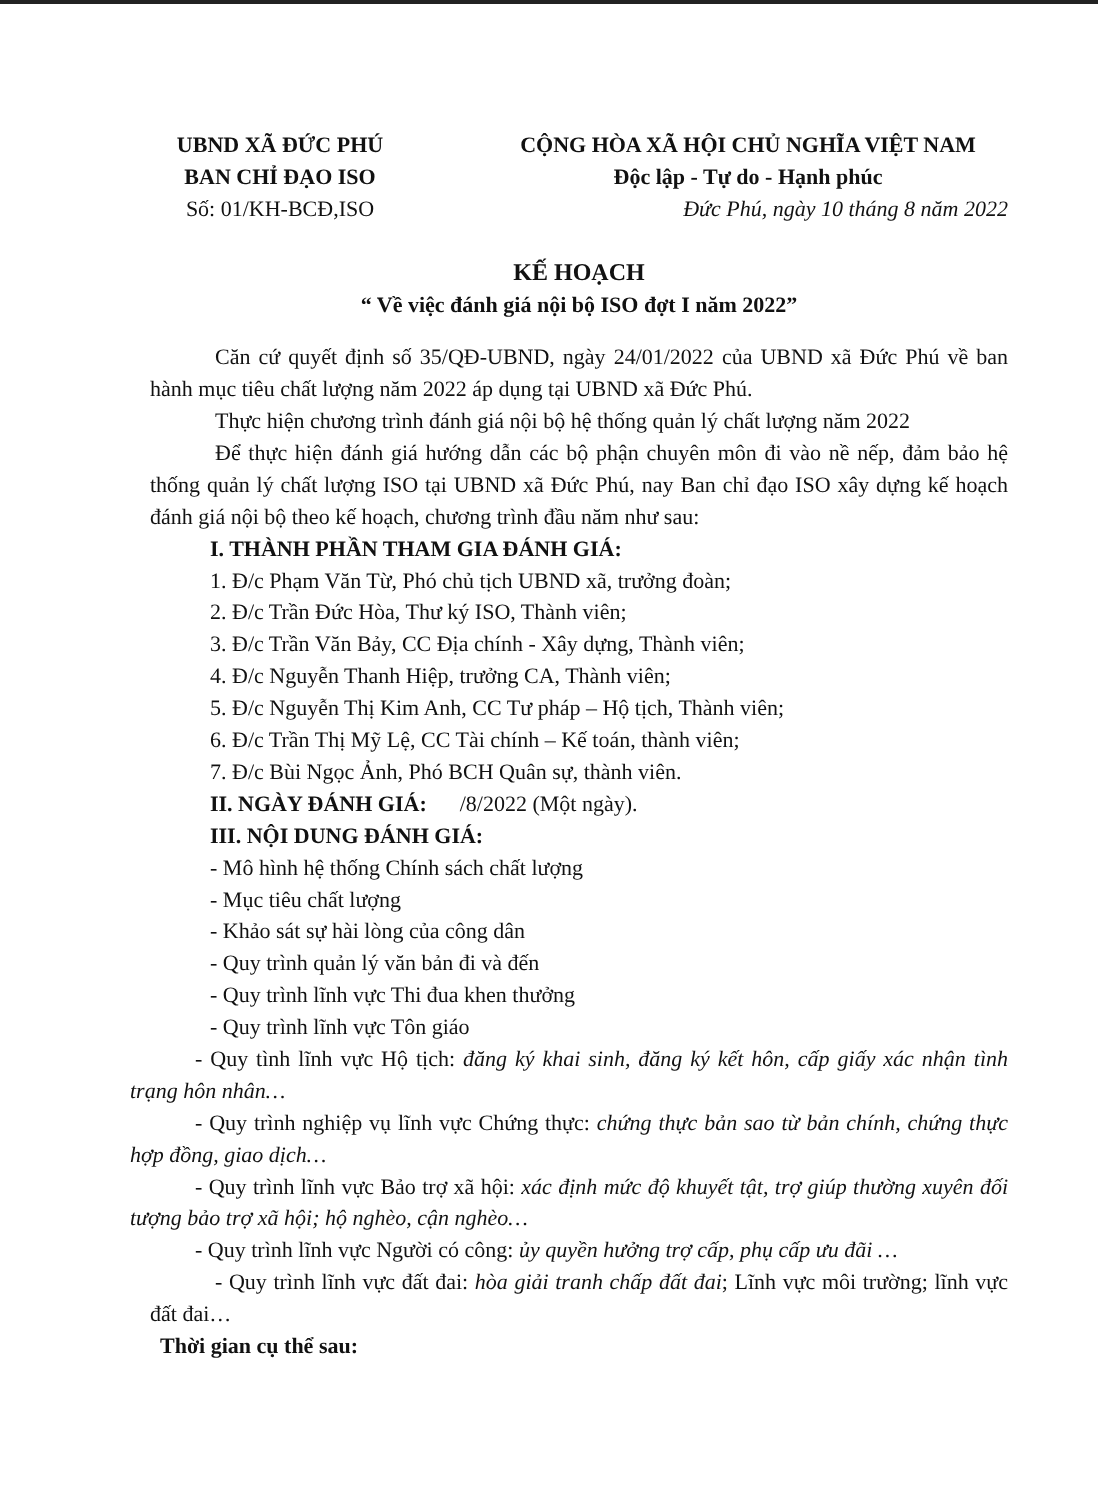UBND XÃ ĐỨC PHÚ
BAN CHỈ ĐẠO ISO
Số: 01/KH-BCĐ,ISO
CỘNG HÒA XÃ HỘI CHỦ NGHĨA VIỆT NAM
Độc lập - Tự do - Hạnh phúc
Đức Phú, ngày 10 tháng 8 năm 2022
KẾ HOẠCH
“ Về việc đánh giá nội bộ ISO đợt I năm 2022”
Căn cứ quyết định số 35/QĐ-UBND, ngày 24/01/2022 của UBND xã Đức Phú về ban hành mục tiêu chất lượng năm 2022 áp dụng tại UBND xã Đức Phú.
Thực hiện chương trình đánh giá nội bộ hệ thống quản lý chất lượng năm 2022
Để thực hiện đánh giá hướng dẫn các bộ phận chuyên môn đi vào nề nếp, đảm bảo hệ thống quản lý chất lượng ISO tại UBND xã Đức Phú, nay Ban chỉ đạo ISO xây dựng kế hoạch đánh giá nội bộ theo kế hoạch, chương trình đầu năm như sau:
I. THÀNH PHẦN THAM GIA ĐÁNH GIÁ:
1. Đ/c Phạm Văn Từ, Phó chủ tịch UBND xã, trưởng đoàn;
2. Đ/c Trần Đức Hòa, Thư ký ISO, Thành viên;
3. Đ/c Trần Văn Bảy, CC Địa chính - Xây dựng, Thành viên;
4. Đ/c Nguyễn Thanh Hiệp, trưởng CA, Thành viên;
5. Đ/c Nguyễn Thị Kim Anh, CC Tư pháp – Hộ tịch, Thành viên;
6. Đ/c Trần Thị Mỹ Lệ, CC Tài chính – Kế toán, thành viên;
7. Đ/c Bùi Ngọc Ảnh, Phó BCH Quân sự, thành viên.
II. NGÀY ĐÁNH GIÁ: /8/2022 (Một ngày).
III. NỘI DUNG ĐÁNH GIÁ:
- Mô hình hệ thống Chính sách chất lượng
- Mục tiêu chất lượng
- Khảo sát sự hài lòng của công dân
- Quy trình quản lý văn bản đi và đến
- Quy trình lĩnh vực Thi đua khen thưởng
- Quy trình lĩnh vực Tôn giáo
- Quy tình lĩnh vực Hộ tịch: đăng ký khai sinh, đăng ký kết hôn, cấp giấy xác nhận tình trạng hôn nhân…
- Quy trình nghiệp vụ lĩnh vực Chứng thực: chứng thực bản sao từ bản chính, chứng thực hợp đồng, giao dịch…
- Quy trình lĩnh vực Bảo trợ xã hội: xác định mức độ khuyết tật, trợ giúp thường xuyên đối tượng bảo trợ xã hội; hộ nghèo, cận nghèo…
- Quy trình lĩnh vực Người có công: ủy quyền hưởng trợ cấp, phụ cấp ưu đãi …
- Quy trình lĩnh vực đất đai: hòa giải tranh chấp đất đai; Lĩnh vực môi trường; lĩnh vực đất đai…
Thời gian cụ thể sau: